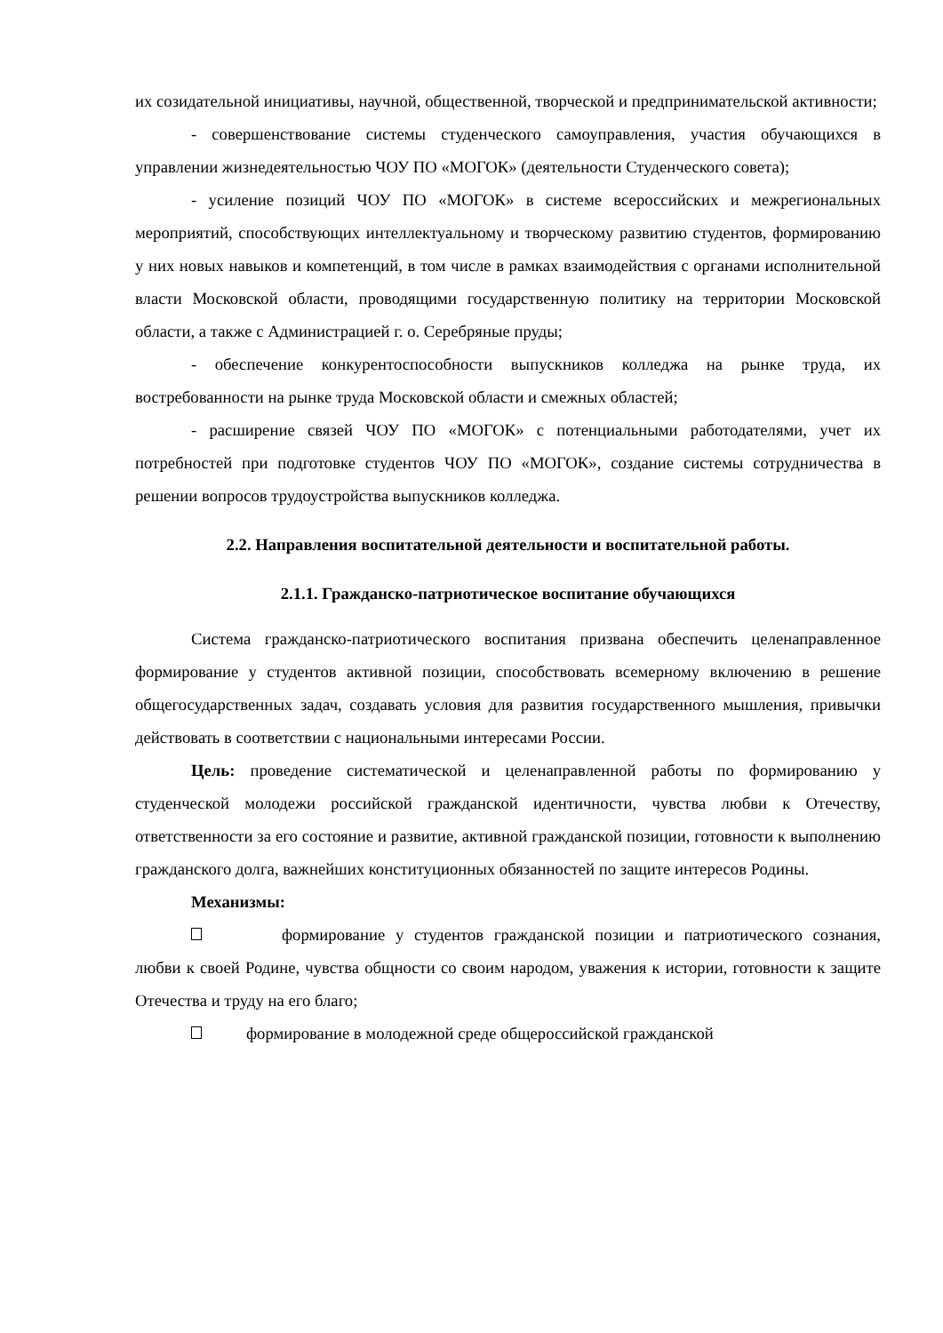их созидательной инициативы, научной, общественной, творческой и предпринимательской активности;
- совершенствование системы студенческого самоуправления, участия обучающихся в управлении жизнедеятельностью ЧОУ ПО «МОГОК» (деятельности Студенческого совета);
- усиление позиций ЧОУ ПО «МОГОК» в системе всероссийских и межрегиональных мероприятий, способствующих интеллектуальному и творческому развитию студентов, формированию у них новых навыков и компетенций, в том числе в рамках взаимодействия с органами исполнительной власти Московской области, проводящими государственную политику на территории Московской области, а также с Администрацией г. о. Серебряные пруды;
- обеспечение конкурентоспособности выпускников колледжа на рынке труда, их востребованности на рынке труда Московской области и смежных областей;
- расширение связей ЧОУ ПО «МОГОК» с потенциальными работодателями, учет их потребностей при подготовке студентов ЧОУ ПО «МОГОК», создание системы сотрудничества в решении вопросов трудоустройства выпускников колледжа.
2.2. Направления воспитательной деятельности и воспитательной работы.
2.1.1. Гражданско-патриотическое воспитание обучающихся
Система гражданско-патриотического воспитания призвана обеспечить целенаправленное формирование у студентов активной позиции, способствовать всемерному включению в решение общегосударственных задач, создавать условия для развития государственного мышления, привычки действовать в соответствии с национальными интересами России.
Цель: проведение систематической и целенаправленной работы по формированию у студенческой молодежи российской гражданской идентичности, чувства любви к Отечеству, ответственности за его состояние и развитие, активной гражданской позиции, готовности к выполнению гражданского долга, важнейших конституционных обязанностей по защите интересов Родины.
Механизмы:
формирование у студентов гражданской позиции и патриотического сознания, любви к своей Родине, чувства общности со своим народом, уважения к истории, готовности к защите Отечества и труду на его благо;
формирование в молодежной среде общероссийской гражданской